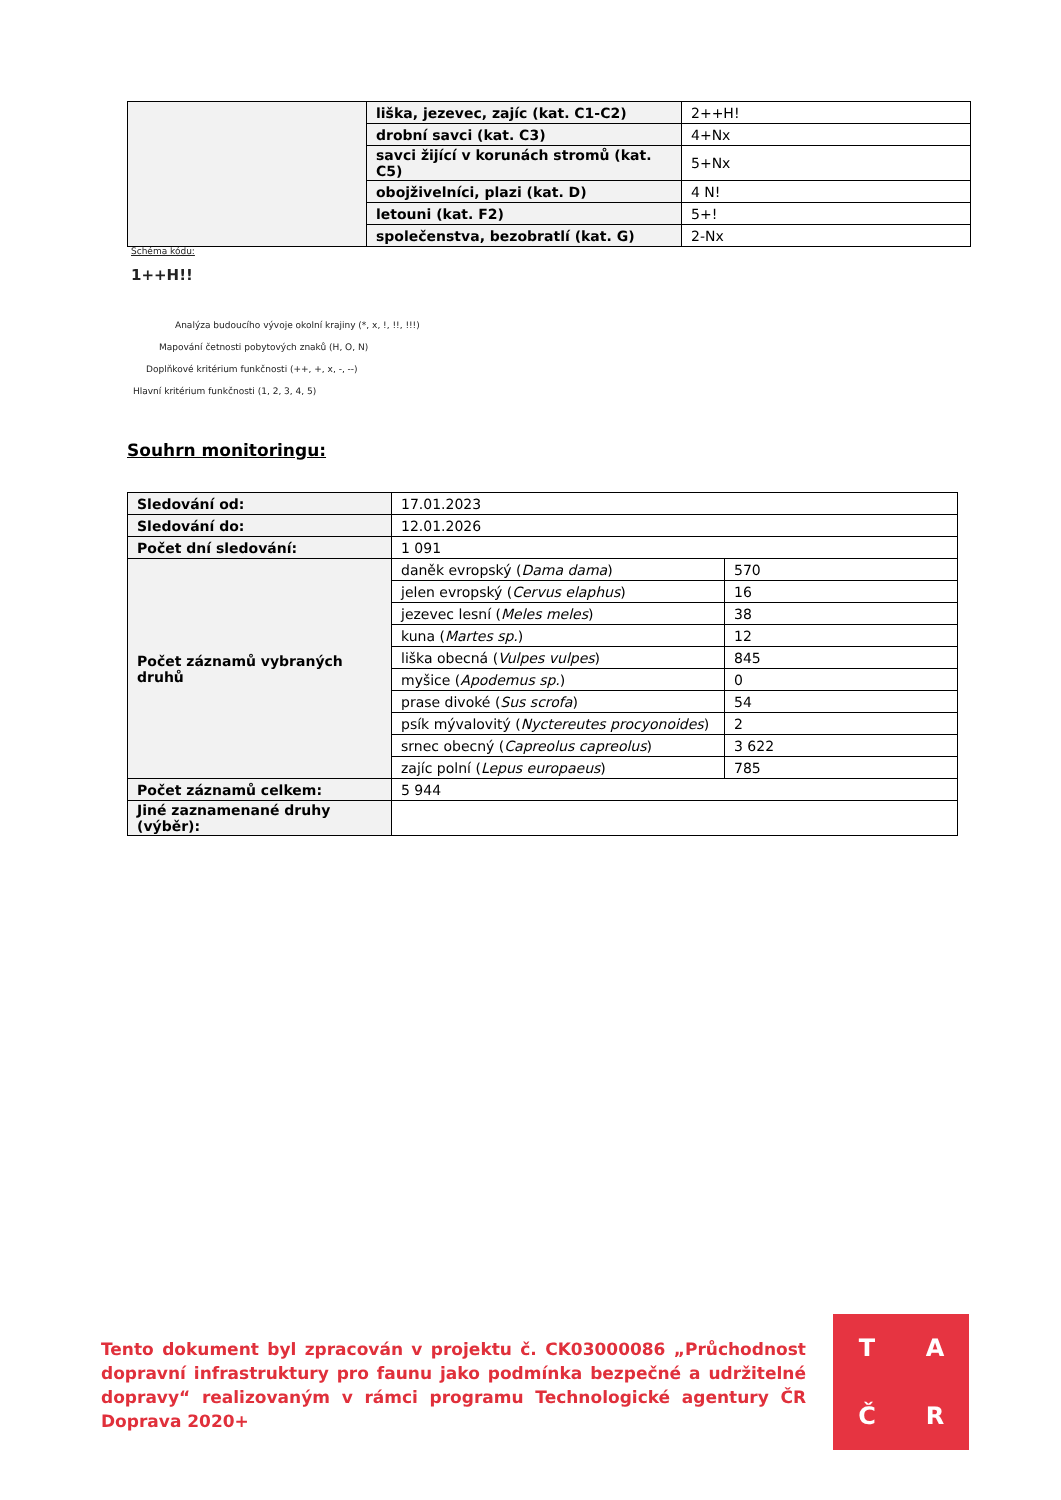| | liška, jezevec, zajíc (kat. C1-C2) | 2++H! |
| | drobní savci (kat. C3) | 4+Nx |
| | savci žijící v korunách stromů (kat. C5) | 5+Nx |
| | obojživelníci, plazi (kat. D) | 4 N! |
| | letouni (kat. F2) | 5+! |
| | společenstva, bezobratlí (kat. G) | 2-Nx |
Schéma kódu:
1++H!!
Analýza budoucího vývoje okolní krajiny (*, x, !, !!, !!!)
Mapování četnosti pobytových znaků (H, O, N)
Doplňkové kritérium funkčnosti (++, +, x, -, --)
Hlavní kritérium funkčnosti (1, 2, 3, 4, 5)
Souhrn monitoringu:
| Sledování od: | 17.01.2023 | |
| Sledování do: | 12.01.2026 | |
| Počet dní sledování: | 1 091 | |
| Počet záznamů vybraných druhů | daněk evropský ( Dama dama ) | 570 |
| | jelen evropský ( Cervus elaphus ) | 16 |
| | jezevec lesní ( Meles meles ) | 38 |
| | kuna ( Martes sp. ) | 12 |
| | liška obecná ( Vulpes vulpes ) | 845 |
| | myšice ( Apodemus sp. ) | 0 |
| | prase divoké ( Sus scrofa ) | 54 |
| | psík mývalovitý ( Nyctereutes procyonoides ) | 2 |
| | srnec obecný ( Capreolus capreolus ) | 3 622 |
| | zajíc polní ( Lepus europaeus ) | 785 |
| Počet záznamů celkem: | 5 944 | |
| Jiné zaznamenané druhy (výběr): | | |
Tento dokument byl zpracován v projektu č. CK03000086 „Průchodnost dopravní infrastruktury pro faunu jako podmínka bezpečné a udržitelné dopravy“ realizovaným v rámci programu Technologické agentury ČR Doprava 2020+
TAČR